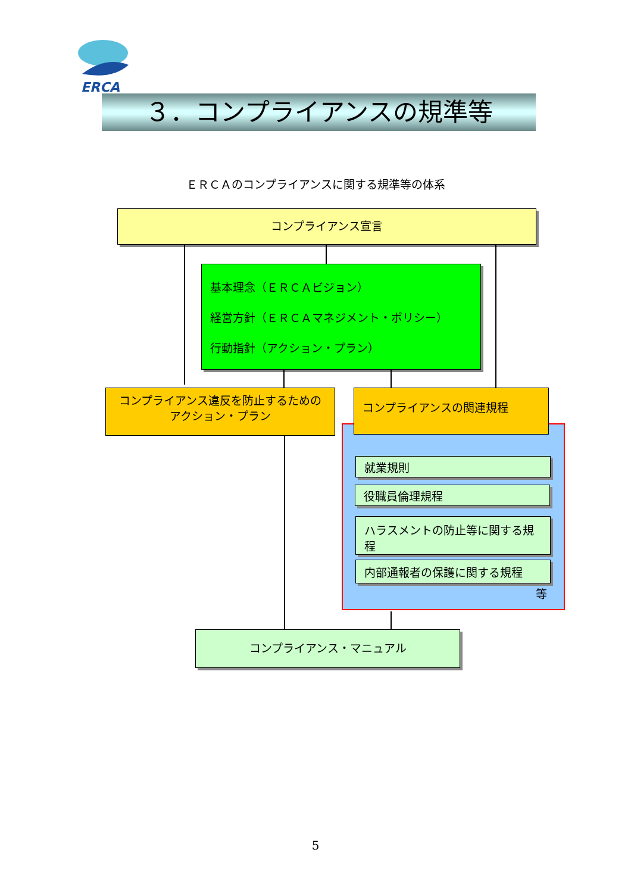ERCA
３．コンプライアンスの規準等
ＥＲＣＡのコンプライアンスに関する規準等の体系
コンプライアンス宣言
基本理念（ＥＲＣＡビジョン）
経営方針（ＥＲＣＡマネジメント・ポリシー）
行動指針（アクション・プラン）
コンプライアンス違反を防止するための
アクション・プラン
コンプライアンスの関連規程
就業規則
役職員倫理規程
ハラスメントの防止等に関する規程
内部通報者の保護に関する規程
等
コンプライアンス・マニュアル
5